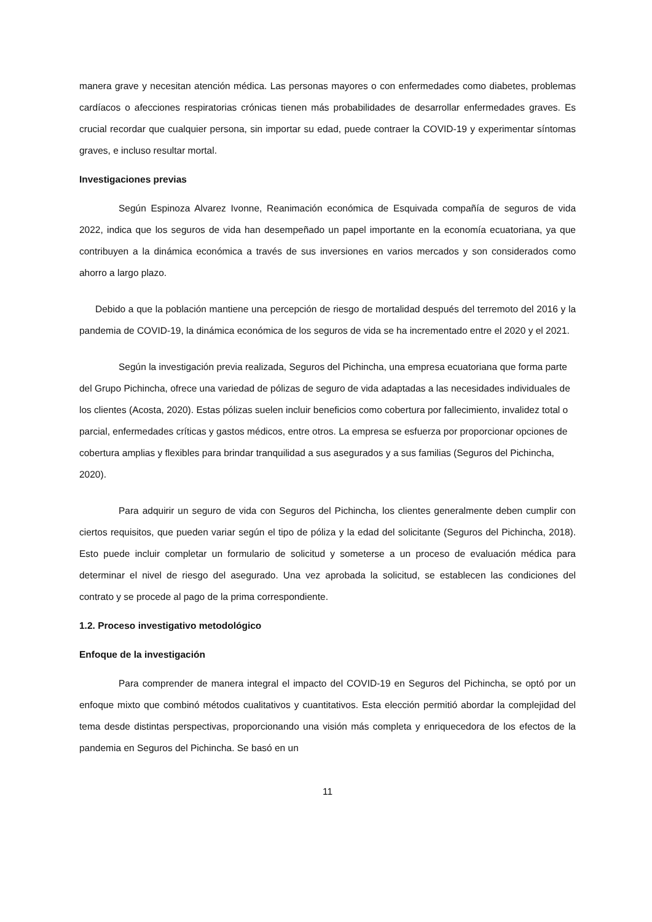manera grave y necesitan atención médica. Las personas mayores o con enfermedades como diabetes, problemas cardíacos o afecciones respiratorias crónicas tienen más probabilidades de desarrollar enfermedades graves. Es crucial recordar que cualquier persona, sin importar su edad, puede contraer la COVID-19 y experimentar síntomas graves, e incluso resultar mortal.
Investigaciones previas
Según Espinoza Alvarez Ivonne, Reanimación económica de Esquivada compañía de seguros de vida 2022, indica que los seguros de vida han desempeñado un papel importante en la economía ecuatoriana, ya que contribuyen a la dinámica económica a través de sus inversiones en varios mercados y son considerados como ahorro a largo plazo.
Debido a que la población mantiene una percepción de riesgo de mortalidad después del terremoto del 2016 y la pandemia de COVID-19, la dinámica económica de los seguros de vida se ha incrementado entre el 2020 y el 2021.
Según la investigación previa realizada, Seguros del Pichincha, una empresa ecuatoriana que forma parte del Grupo Pichincha, ofrece una variedad de pólizas de seguro de vida adaptadas a las necesidades individuales de los clientes (Acosta, 2020). Estas pólizas suelen incluir beneficios como cobertura por fallecimiento, invalidez total o parcial, enfermedades críticas y gastos médicos, entre otros. La empresa se esfuerza por proporcionar opciones de cobertura amplias y flexibles para brindar tranquilidad a sus asegurados y a sus familias (Seguros del Pichincha, 2020).
Para adquirir un seguro de vida con Seguros del Pichincha, los clientes generalmente deben cumplir con ciertos requisitos, que pueden variar según el tipo de póliza y la edad del solicitante (Seguros del Pichincha, 2018). Esto puede incluir completar un formulario de solicitud y someterse a un proceso de evaluación médica para determinar el nivel de riesgo del asegurado. Una vez aprobada la solicitud, se establecen las condiciones del contrato y se procede al pago de la prima correspondiente.
1.2. Proceso investigativo metodológico
Enfoque de la investigación
Para comprender de manera integral el impacto del COVID-19 en Seguros del Pichincha, se optó por un enfoque mixto que combinó métodos cualitativos y cuantitativos. Esta elección permitió abordar la complejidad del tema desde distintas perspectivas, proporcionando una visión más completa y enriquecedora de los efectos de la pandemia en Seguros del Pichincha. Se basó en un
11